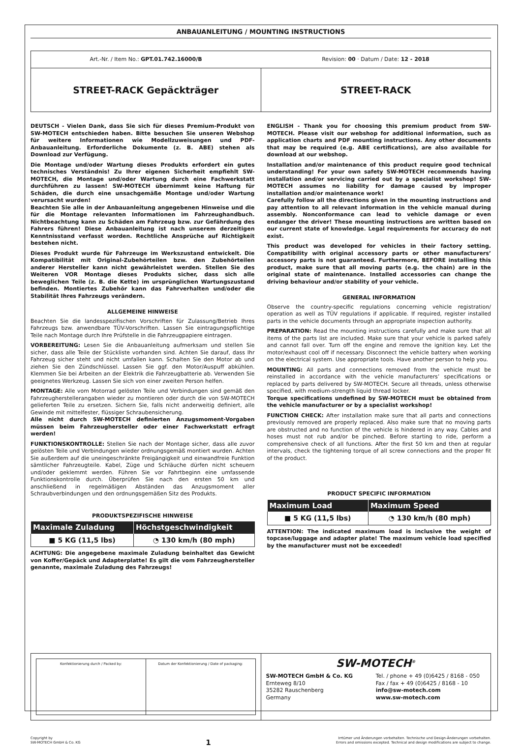ANBAUANLEITUNG / MOUNTING INSTRUCTIONS
Art.-Nr. / Item No.: GPT.01.742.16000/B
Revision: 00 · Datum / Date: 12 - 2018
STREET-RACK Gepäckträger STREET-RACK
DEUTSCH - Vielen Dank, dass Sie sich für dieses Premium-Produkt von SW-MOTECH entschieden haben. Bitte besuchen Sie unseren Webshop für weitere Informationen wie Modellzuweisungen und PDF-Anbauanleitung. Erforderliche Dokumente (z. B. ABE) stehen als Download zur Verfügung.
Die Montage und/oder Wartung dieses Produkts erfordert ein gutes technisches Verständnis! Zu Ihrer eigenen Sicherheit empfiehlt SW-MOTECH, die Montage und/oder Wartung durch eine Fachwerkstatt durchführen zu lassen! SW-MOTECH übernimmt keine Haftung für Schäden, die durch eine unsachgemäße Montage und/oder Wartung verursacht wurden!
Beachten Sie alle in der Anbauanleitung angegebenen Hinweise und die für die Montage relevanten Informationen im Fahrzeughandbuch. Nichtbeachtung kann zu Schäden am Fahrzeug bzw. zur Gefährdung des Fahrers führen! Diese Anbauanleitung ist nach unserem derzeitigen Kenntnisstand verfasst worden. Rechtliche Ansprüche auf Richtigkeit bestehen nicht.
Dieses Produkt wurde für Fahrzeuge im Werkszustand entwickelt. Die Kompatibilität mit Original-Zubehörteilen bzw. den Zubehörteilen anderer Hersteller kann nicht gewährleistet werden. Stellen Sie des Weiteren VOR Montage dieses Produkts sicher, dass sich alle beweglichen Teile (z. B. die Kette) im ursprünglichen Wartungszustand befinden. Montiertes Zubehör kann das Fahrverhalten und/oder die Stabilität Ihres Fahrzeugs verändern.
ALLGEMEINE HINWEISE
Beachten Sie die landesspezifischen Vorschriften für Zulassung/Betrieb Ihres Fahrzeugs bzw. anwendbare TÜV-Vorschriften. Lassen Sie eintragungspflichtige Teile nach Montage durch Ihre Prüfstelle in die Fahrzeugpapiere eintragen.
VORBEREITUNG: Lesen Sie die Anbauanleitung aufmerksam und stellen Sie sicher, dass alle Teile der Stückliste vorhanden sind. Achten Sie darauf, dass Ihr Fahrzeug sicher steht und nicht umfallen kann. Schalten Sie den Motor ab und ziehen Sie den Zündschlüssel. Lassen Sie ggf. den Motor/Auspuff abkühlen. Klemmen Sie bei Arbeiten an der Elektrik die Fahrzeugbatterie ab. Verwenden Sie geeignetes Werkzeug. Lassen Sie sich von einer zweiten Person helfen.
MONTAGE: Alle vom Motorrad gelösten Teile und Verbindungen sind gemäß den Fahrzeugherstellerangaben wieder zu montieren oder durch die von SW-MOTECH gelieferten Teile zu ersetzen. Sichern Sie, falls nicht anderweitig definiert, alle Gewinde mit mittelfester, flüssiger Schraubensicherung.
Alle nicht durch SW-MOTECH definierten Anzugsmoment-Vorgaben müssen beim Fahrzeughersteller oder einer Fachwerkstatt erfragt werden!
FUNKTIONSKONTROLLE: Stellen Sie nach der Montage sicher, dass alle zuvor gelösten Teile und Verbindungen wieder ordnungsgemäß montiert wurden. Achten Sie außerdem auf die uneingeschränkte Freigängigkeit und einwandfreie Funktion sämtlicher Fahrzeugteile. Kabel, Züge und Schläuche dürfen nicht scheuern und/oder geklemmt werden. Führen Sie vor Fahrtbeginn eine umfassende Funktionskontrolle durch. Überprüfen Sie nach den ersten 50 km und anschließend in regelmäßigen Abständen das Anzugsmoment aller Schraubverbindungen und den ordnungsgemäßen Sitz des Produkts.
PRODUKTSPEZIFISCHE HINWEISE
| Maximale Zuladung | Höchstgeschwindigkeit |
| --- | --- |
| ■ 5 KG (11,5 lbs) | ◔ 130 km/h (80 mph) |
ACHTUNG: Die angegebene maximale Zuladung beinhaltet das Gewicht von Koffer/Gepäck und Adapterplatte! Es gilt die vom Fahrzeughersteller genannte, maximale Zuladung des Fahrzeugs!
ENGLISH - Thank you for choosing this premium product from SW-MOTECH. Please visit our webshop for additional information, such as application charts and PDF mounting instructions. Any other documents that may be required (e.g. ABE certifications), are also available for download at our webshop.
Installation and/or maintenance of this product require good technical understanding! For your own safety SW-MOTECH recommends having installation and/or servicing carried out by a specialist workshop! SW-MOTECH assumes no liability for damage caused by improper installation and/or maintenance work!
Carefully follow all the directions given in the mounting instructions and pay attention to all relevant information in the vehicle manual during assembly. Nonconformance can lead to vehicle damage or even endanger the driver! These mounting instructions are written based on our current state of knowledge. Legal requirements for accuracy do not exist.
This product was developed for vehicles in their factory setting. Compatibility with original accessory parts or other manufacturers’ accessory parts is not guaranteed. Furthermore, BEFORE installing this product, make sure that all moving parts (e.g. the chain) are in the original state of maintenance. Installed accessories can change the driving behaviour and/or stability of your vehicle.
GENERAL INFORMATION
Observe the country-specific regulations concerning vehicle registration/ operation as well as TÜV regulations if applicable. If required, register installed parts in the vehicle documents through an appropriate inspection authority.
PREPARATION: Read the mounting instructions carefully and make sure that all items of the parts list are included. Make sure that your vehicle is parked safely and cannot fall over. Turn off the engine and remove the ignition key. Let the motor/exhaust cool off if necessary. Disconnect the vehicle battery when working on the electrical system. Use appropriate tools. Have another person to help you.
MOUNTING: All parts and connections removed from the vehicle must be reinstalled in accordance with the vehicle manufacturers’ specifications or replaced by parts delivered by SW-MOTECH. Secure all threads, unless otherwise specified, with medium-strength liquid thread locker.
Torque specifications undefined by SW-MOTECH must be obtained from the vehicle manufacturer or by a specialist workshop!
FUNCTION CHECK: After installation make sure that all parts and connections previously removed are properly replaced. Also make sure that no moving parts are obstructed and no function of the vehicle is hindered in any way. Cables and hoses must not rub and/or be pinched. Before starting to ride, perform a comprehensive check of all functions. After the first 50 km and then at regular intervals, check the tightening torque of all screw connections and the proper fit of the product.
PRODUCT SPECIFIC INFORMATION
| Maximum Load | Maximum Speed |
| --- | --- |
| ■ 5 KG (11,5 lbs) | ◔ 130 km/h (80 mph) |
ATTENTION: The indicated maximum load is inclusive the weight of topcase/luggage and adapter plate! The maximum vehicle load specified by the manufacturer must not be exceeded!
Konfektionierung durch / Packed by:
Datum der Konfektionierung / Date of packaging:
SW-MOTECH<sup>®</sup>
SW-MOTECH GmbH & Co. KG
Ernteweg 8/10
35282 Rauschenberg
Germany
Tel. / phone + 49 (0)6425 / 8168 - 050
Fax / fax + 49 (0)6425 / 8168 - 10
info@sw-motech.com
www.sw-motech.com
Copyright by
SW-MOTECH GmbH & Co. KG
1
Irrtümer und Änderungen vorbehalten. Technische und Design-Änderungen vorbehalten.
Errors and omissions excepted. Technical and design modifications are subject to change.